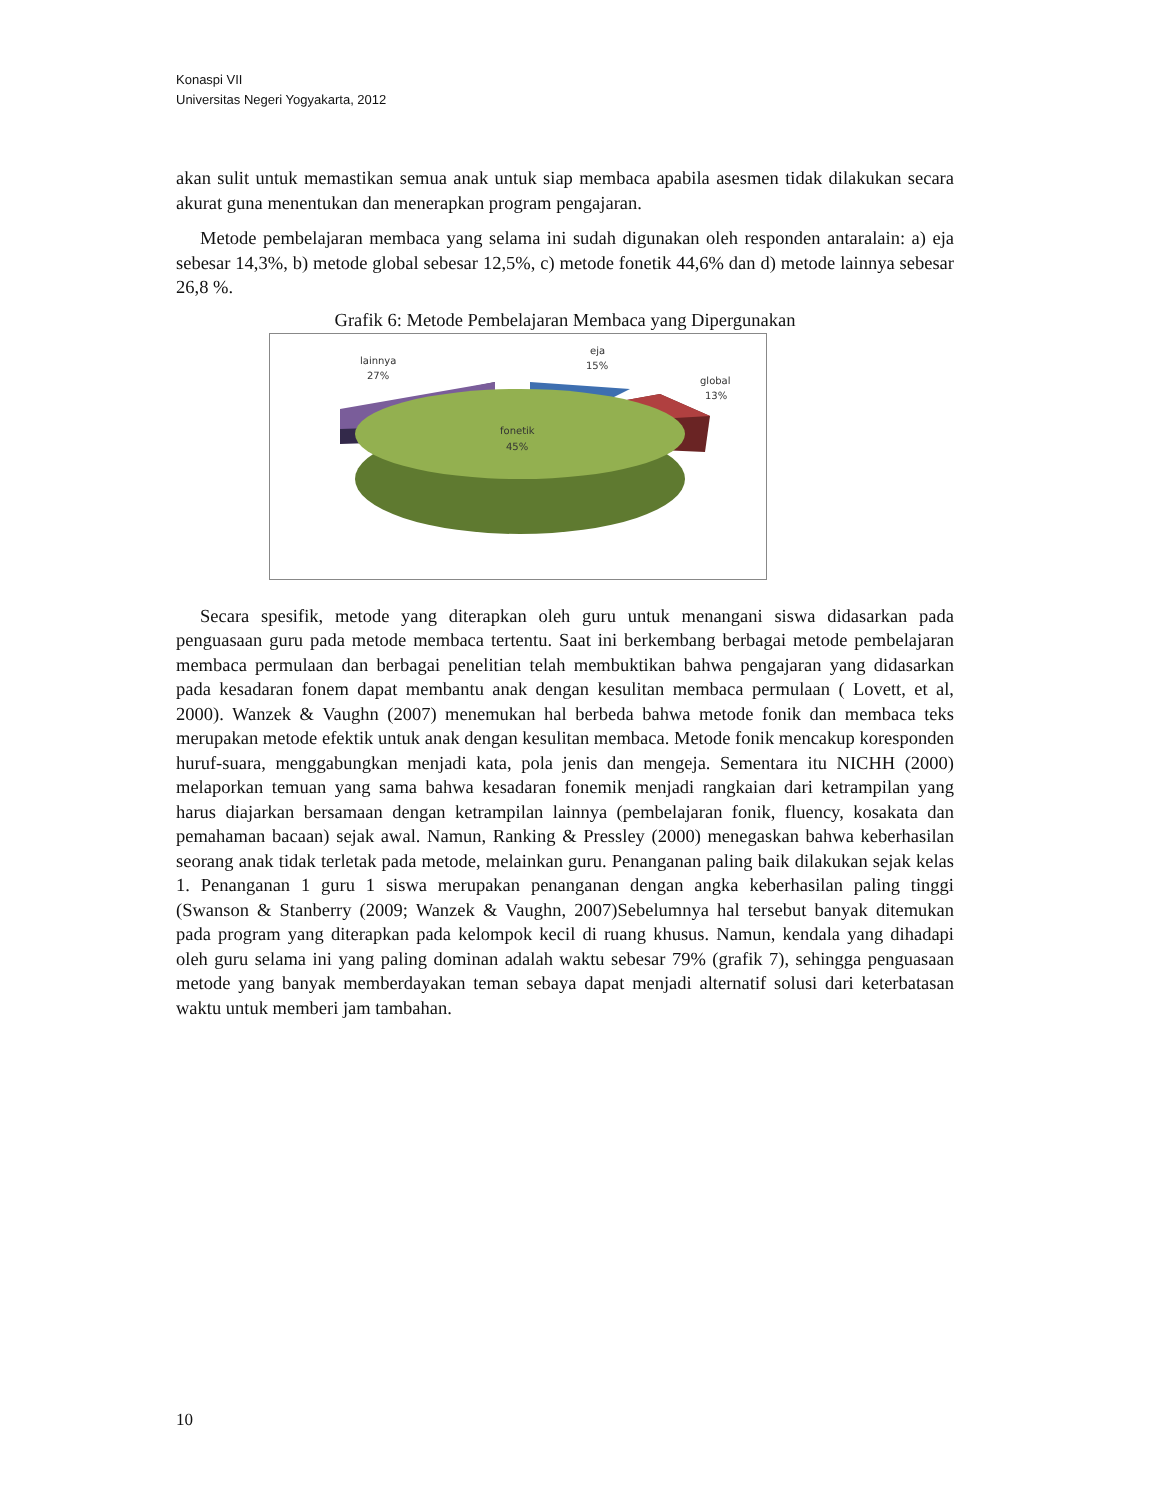Konaspi VII
Universitas Negeri Yogyakarta, 2012
akan sulit untuk memastikan semua anak untuk siap membaca apabila asesmen tidak dilakukan secara akurat guna menentukan dan menerapkan program pengajaran.
Metode pembelajaran membaca yang selama ini sudah digunakan oleh responden antaralain: a) eja sebesar 14,3%, b) metode global sebesar 12,5%, c) metode fonetik 44,6% dan d) metode lainnya sebesar 26,8 %.
Grafik 6: Metode Pembelajaran Membaca yang Dipergunakan
lainnya
27%
eja
15%
global
13%
fonetik
45%
Secara spesifik, metode yang diterapkan oleh guru untuk menangani siswa didasarkan pada penguasaan guru pada metode membaca tertentu. Saat ini berkembang berbagai metode pembelajaran membaca permulaan dan berbagai penelitian telah membuktikan bahwa pengajaran yang didasarkan pada kesadaran fonem dapat membantu anak dengan kesulitan membaca permulaan ( Lovett, et al, 2000). Wanzek & Vaughn (2007) menemukan hal berbeda bahwa metode fonik dan membaca teks merupakan metode efektik untuk anak dengan kesulitan membaca. Metode fonik mencakup koresponden huruf-suara, menggabungkan menjadi kata, pola jenis dan mengeja. Sementara itu NICHH (2000) melaporkan temuan yang sama bahwa kesadaran fonemik menjadi rangkaian dari ketrampilan yang harus diajarkan bersamaan dengan ketrampilan lainnya (pembelajaran fonik, fluency, kosakata dan pemahaman bacaan) sejak awal. Namun, Ranking & Pressley (2000) menegaskan bahwa keberhasilan seorang anak tidak terletak pada metode, melainkan guru. Penanganan paling baik dilakukan sejak kelas 1. Penanganan 1 guru 1 siswa merupakan penanganan dengan angka keberhasilan paling tinggi (Swanson & Stanberry (2009; Wanzek & Vaughn, 2007)Sebelumnya hal tersebut banyak ditemukan pada program yang diterapkan pada kelompok kecil di ruang khusus. Namun, kendala yang dihadapi oleh guru selama ini yang paling dominan adalah waktu sebesar 79% (grafik 7), sehingga penguasaan metode yang banyak memberdayakan teman sebaya dapat menjadi alternatif solusi dari keterbatasan waktu untuk memberi jam tambahan.
10